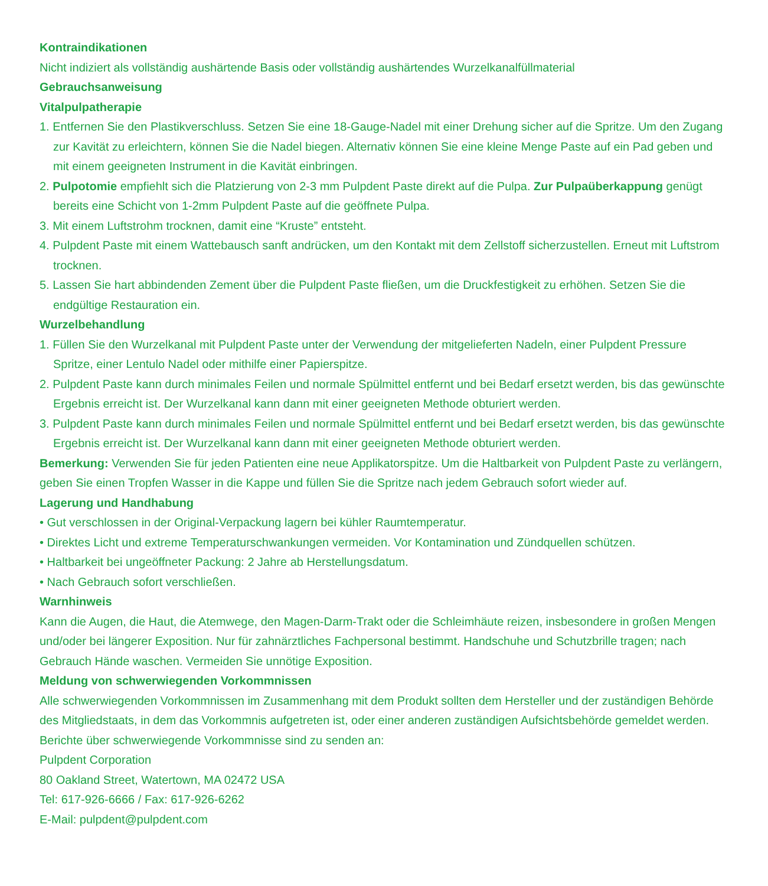Kontraindikationen
Nicht indiziert als vollständig aushärtende Basis oder vollständig aushärtendes Wurzelkanalfüllmaterial
Gebrauchsanweisung
Vitalpulpatherapie
1. Entfernen Sie den Plastikverschluss. Setzen Sie eine 18-Gauge-Nadel mit einer Drehung sicher auf die Spritze. Um den Zugang zur Kavität zu erleichtern, können Sie die Nadel biegen. Alternativ können Sie eine kleine Menge Paste auf ein Pad geben und mit einem geeigneten Instrument in die Kavität einbringen.
2. Pulpotomie empfiehlt sich die Platzierung von 2-3 mm Pulpdent Paste direkt auf die Pulpa. Zur Pulpaüberkappung genügt bereits eine Schicht von 1-2mm Pulpdent Paste auf die geöffnete Pulpa.
3. Mit einem Luftstrohm trocknen, damit eine “Kruste” entsteht.
4. Pulpdent Paste mit einem Wattebausch sanft andrücken, um den Kontakt mit dem Zellstoff sicherzustellen. Erneut mit Luftstrom trocknen.
5. Lassen Sie hart abbindenden Zement über die Pulpdent Paste fließen, um die Druckfestigkeit zu erhöhen. Setzen Sie die endgültige Restauration ein.
Wurzelbehandlung
1. Füllen Sie den Wurzelkanal mit Pulpdent Paste unter der Verwendung der mitgelieferten Nadeln, einer Pulpdent Pressure Spritze, einer Lentulo Nadel oder mithilfe einer Papierspitze.
2. Pulpdent Paste kann durch minimales Feilen und normale Spülmittel entfernt und bei Bedarf ersetzt werden, bis das gewünschte Ergebnis erreicht ist. Der Wurzelkanal kann dann mit einer geeigneten Methode obturiert werden.
3. Pulpdent Paste kann durch minimales Feilen und normale Spülmittel entfernt und bei Bedarf ersetzt werden, bis das gewünschte Ergebnis erreicht ist. Der Wurzelkanal kann dann mit einer geeigneten Methode obturiert werden.
Bemerkung: Verwenden Sie für jeden Patienten eine neue Applikatorspitze. Um die Haltbarkeit von Pulpdent Paste zu verlängern, geben Sie einen Tropfen Wasser in die Kappe und füllen Sie die Spritze nach jedem Gebrauch sofort wieder auf.
Lagerung und Handhabung
• Gut verschlossen in der Original-Verpackung lagern bei kühler Raumtemperatur.
• Direktes Licht und extreme Temperaturschwankungen vermeiden. Vor Kontamination und Zündquellen schützen.
• Haltbarkeit bei ungeöffneter Packung: 2 Jahre ab Herstellungsdatum.
• Nach Gebrauch sofort verschließen.
Warnhinweis
Kann die Augen, die Haut, die Atemwege, den Magen-Darm-Trakt oder die Schleimhäute reizen, insbesondere in großen Mengen und/oder bei längerer Exposition. Nur für zahnärztliches Fachpersonal bestimmt. Handschuhe und Schutzbrille tragen; nach Gebrauch Hände waschen. Vermeiden Sie unnötige Exposition.
Meldung von schwerwiegenden Vorkommnissen
Alle schwerwiegenden Vorkommnissen im Zusammenhang mit dem Produkt sollten dem Hersteller und der zuständigen Behörde des Mitgliedstaats, in dem das Vorkommnis aufgetreten ist, oder einer anderen zuständigen Aufsichtsbehörde gemeldet werden.
Berichte über schwerwiegende Vorkommnisse sind zu senden an:
Pulpdent Corporation
80 Oakland Street, Watertown, MA 02472 USA
Tel: 617-926-6666 / Fax: 617-926-6262
E-Mail: pulpdent@pulpdent.com